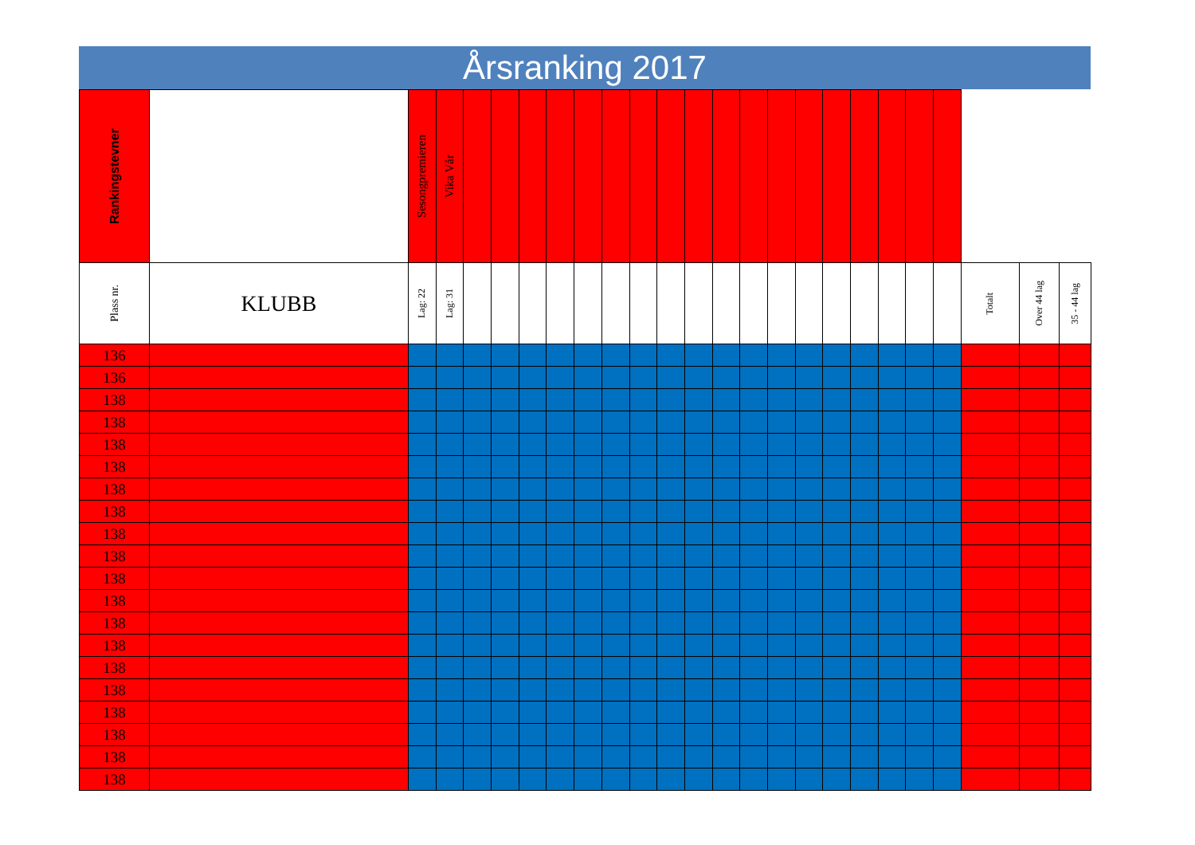Årsranking 2017
| Rankingstevner | | Sesongpremieren | Vika Vår | | | | | | | | | | | | | | | | | | | | | |
| --- | --- | --- | --- | --- | --- | --- | --- | --- | --- | --- | --- | --- | --- | --- | --- | --- | --- | --- | --- | --- | --- | --- | --- | --- |
| Plass nr. | KLUBB | Lag: 22 | Lag: 31 | | | | | | | | | | | | | | | | | | | Totalt | Over 44 lag | 35 - 44 lag |
| 136 | | | | | | | | | | | | | | | | | | | | | | | | |
| 136 | | | | | | | | | | | | | | | | | | | | | | | | |
| 138 | | | | | | | | | | | | | | | | | | | | | | | | |
| 138 | | | | | | | | | | | | | | | | | | | | | | | | |
| 138 | | | | | | | | | | | | | | | | | | | | | | | | |
| 138 | | | | | | | | | | | | | | | | | | | | | | | | |
| 138 | | | | | | | | | | | | | | | | | | | | | | | | |
| 138 | | | | | | | | | | | | | | | | | | | | | | | | |
| 138 | | | | | | | | | | | | | | | | | | | | | | | | |
| 138 | | | | | | | | | | | | | | | | | | | | | | | | |
| 138 | | | | | | | | | | | | | | | | | | | | | | | | |
| 138 | | | | | | | | | | | | | | | | | | | | | | | | |
| 138 | | | | | | | | | | | | | | | | | | | | | | | | |
| 138 | | | | | | | | | | | | | | | | | | | | | | | | |
| 138 | | | | | | | | | | | | | | | | | | | | | | | | |
| 138 | | | | | | | | | | | | | | | | | | | | | | | | |
| 138 | | | | | | | | | | | | | | | | | | | | | | | | |
| 138 | | | | | | | | | | | | | | | | | | | | | | | | |
| 138 | | | | | | | | | | | | | | | | | | | | | | | | |
| 138 | | | | | | | | | | | | | | | | | | | | | | | | |